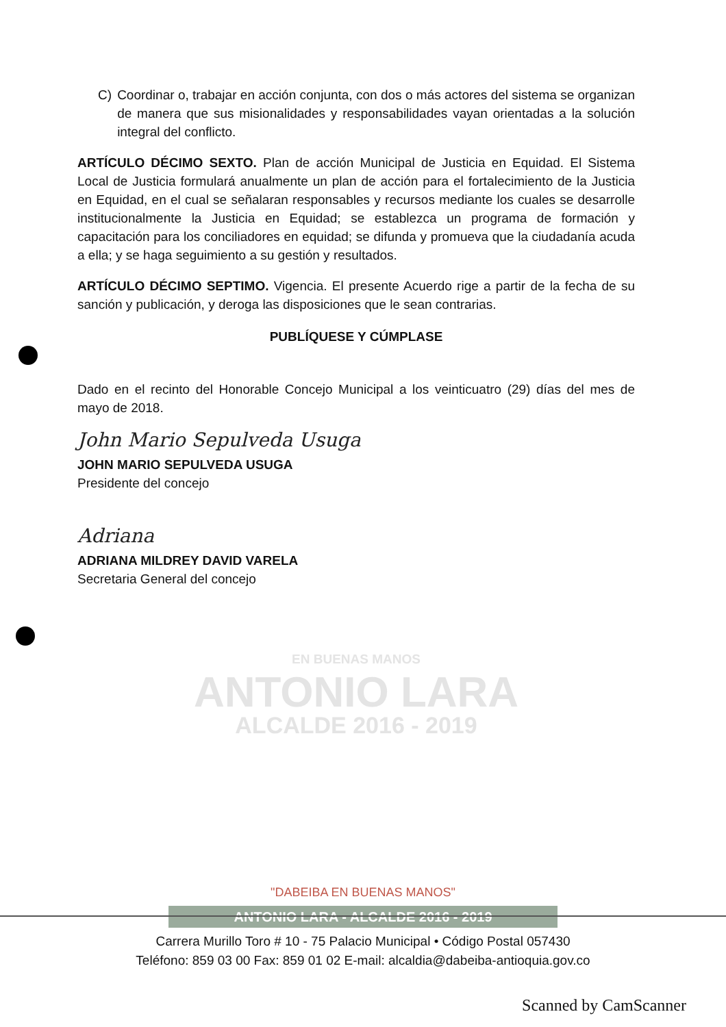C) Coordinar o, trabajar en acción conjunta, con dos o más actores del sistema se organizan de manera que sus misionalidades y responsabilidades vayan orientadas a la solución integral del conflicto.
ARTÍCULO DÉCIMO SEXTO. Plan de acción Municipal de Justicia en Equidad. El Sistema Local de Justicia formulará anualmente un plan de acción para el fortalecimiento de la Justicia en Equidad, en el cual se señalaran responsables y recursos mediante los cuales se desarrolle institucionalmente la Justicia en Equidad; se establezca un programa de formación y capacitación para los conciliadores en equidad; se difunda y promueva que la ciudadanía acuda a ella; y se haga seguimiento a su gestión y resultados.
ARTÍCULO DÉCIMO SEPTIMO. Vigencia. El presente Acuerdo rige a partir de la fecha de su sanción y publicación, y deroga las disposiciones que le sean contrarias.
PUBLÍQUESE Y CÚMPLASE
Dado en el recinto del Honorable Concejo Municipal a los veinticuatro (29) días del mes de mayo de 2018.
John Mario Sepulveda Usuga
JOHN MARIO SEPULVEDA USUGA
Presidente del concejo
Adriana
ADRIANA MILDREY DAVID VARELA
Secretaria General del concejo
EN BUENAS MANOS
ANTONIO LARA
ALCALDE 2016 - 2019
"DABEIBA EN BUENAS MANOS"
ANTONIO LARA - ALCALDE 2016 - 2019
Carrera Murillo Toro # 10 - 75 Palacio Municipal • Código Postal 057430
Teléfono: 859 03 00 Fax: 859 01 02 E-mail: alcaldia@dabeiba-antioquia.gov.co
Scanned by CamScanner